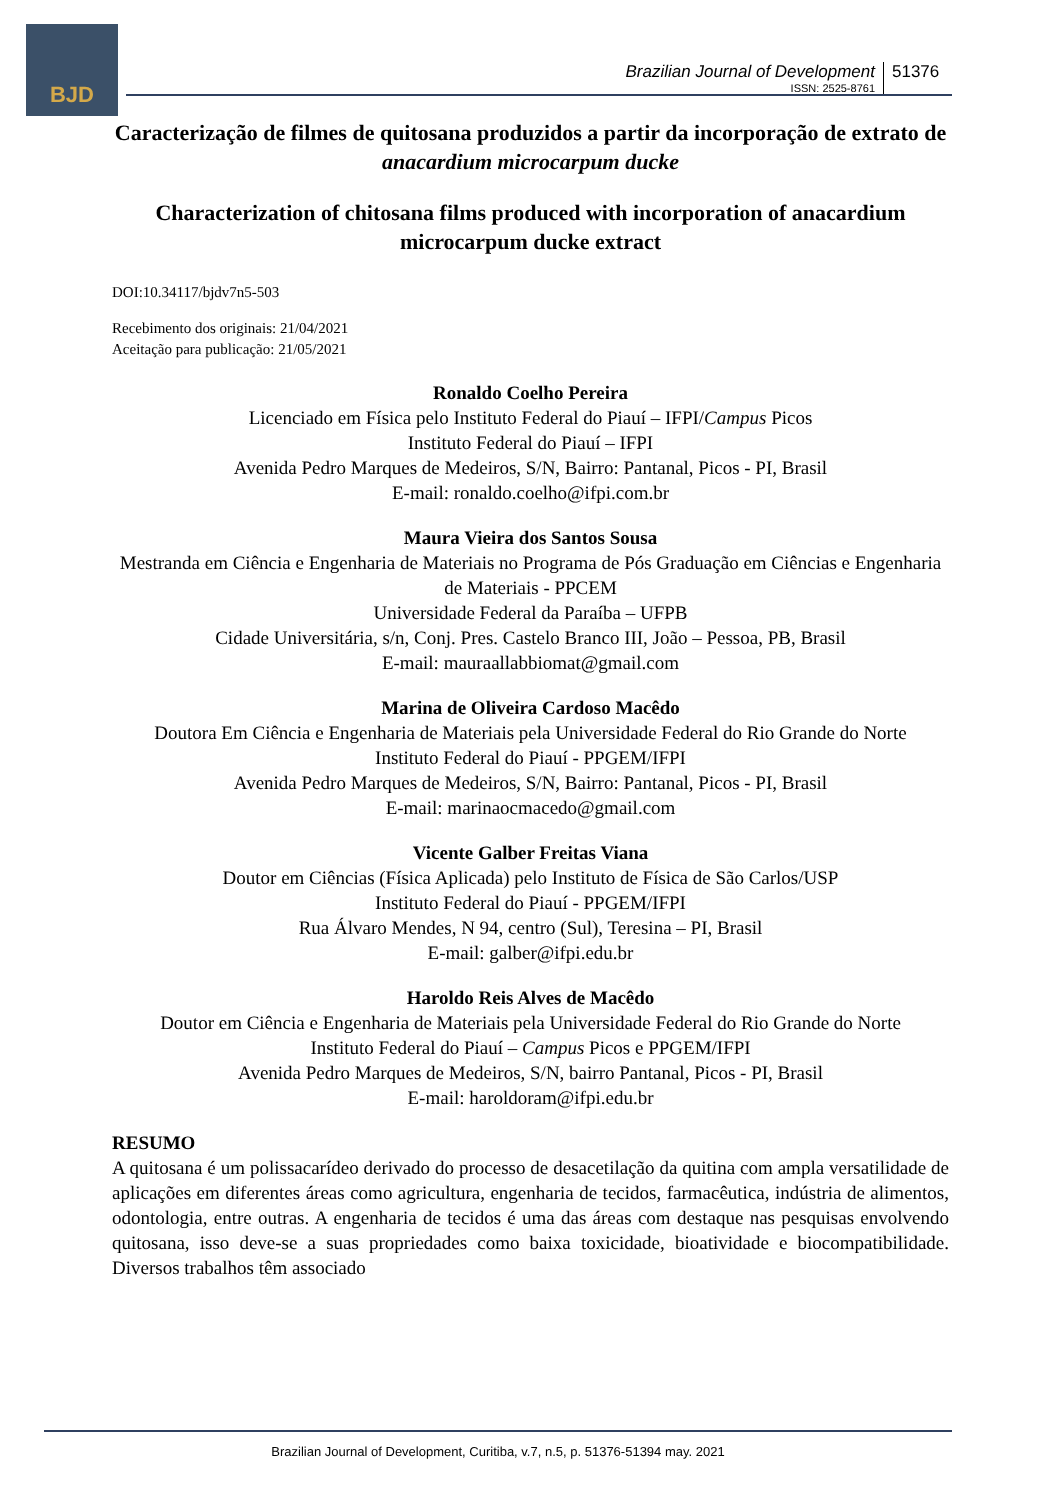BJD
Brazilian Journal of Development
ISSN: 2525-8761
51376
Caracterização de filmes de quitosana produzidos a partir da incorporação de extrato de anacardium microcarpum ducke
Characterization of chitosana films produced with incorporation of anacardium microcarpum ducke extract
DOI:10.34117/bjdv7n5-503
Recebimento dos originais: 21/04/2021
Aceitação para publicação: 21/05/2021
Ronaldo Coelho Pereira
Licenciado em Física pelo Instituto Federal do Piauí – IFPI/Campus Picos
Instituto Federal do Piauí – IFPI
Avenida Pedro Marques de Medeiros, S/N, Bairro: Pantanal, Picos - PI, Brasil
E-mail: ronaldo.coelho@ifpi.com.br
Maura Vieira dos Santos Sousa
Mestranda em Ciência e Engenharia de Materiais no Programa de Pós Graduação em Ciências e Engenharia de Materiais - PPCEM
Universidade Federal da Paraíba – UFPB
Cidade Universitária, s/n, Conj. Pres. Castelo Branco III, João – Pessoa, PB, Brasil
E-mail: mauraallabbiomat@gmail.com
Marina de Oliveira Cardoso Macêdo
Doutora Em Ciência e Engenharia de Materiais pela Universidade Federal do Rio Grande do Norte
Instituto Federal do Piauí - PPGEM/IFPI
Avenida Pedro Marques de Medeiros, S/N, Bairro: Pantanal, Picos - PI, Brasil
E-mail: marinaocmacedo@gmail.com
Vicente Galber Freitas Viana
Doutor em Ciências (Física Aplicada) pelo Instituto de Física de São Carlos/USP
Instituto Federal do Piauí - PPGEM/IFPI
Rua Álvaro Mendes, N 94, centro (Sul), Teresina – PI, Brasil
E-mail: galber@ifpi.edu.br
Haroldo Reis Alves de Macêdo
Doutor em Ciência e Engenharia de Materiais pela Universidade Federal do Rio Grande do Norte
Instituto Federal do Piauí – Campus Picos e PPGEM/IFPI
Avenida Pedro Marques de Medeiros, S/N, bairro Pantanal, Picos - PI, Brasil
E-mail: haroldoram@ifpi.edu.br
RESUMO
A quitosana é um polissacarídeo derivado do processo de desacetilação da quitina com ampla versatilidade de aplicações em diferentes áreas como agricultura, engenharia de tecidos, farmacêutica, indústria de alimentos, odontologia, entre outras. A engenharia de tecidos é uma das áreas com destaque nas pesquisas envolvendo quitosana, isso deve-se a suas propriedades como baixa toxicidade, bioatividade e biocompatibilidade. Diversos trabalhos têm associado
Brazilian Journal of Development, Curitiba, v.7, n.5, p. 51376-51394 may. 2021